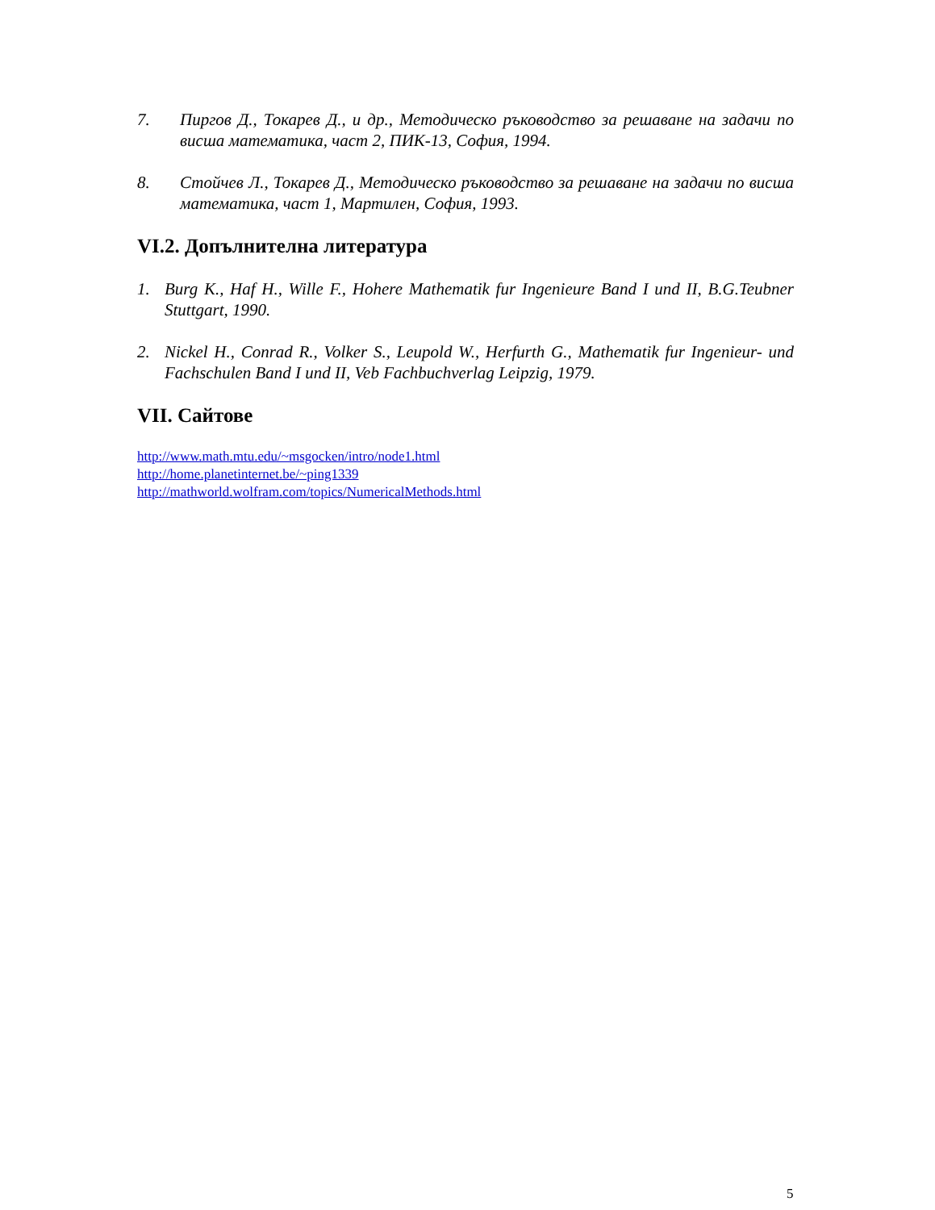7. Пиргов Д., Токарев Д., и др., Методическо ръководство за решаване на задачи по висша математика, част 2, ПИК-13, София, 1994.
8. Стойчев Л., Токарев Д., Методическо ръководство за решаване на задачи по висша математика, част 1, Мартилен, София, 1993.
VI.2. Допълнителна литература
1. Burg K., Haf H., Wille F., Hohere Mathematik fur Ingenieure Band I und II, B.G.Teubner Stuttgart, 1990.
2. Nickel H., Conrad R., Volker S., Leupold W., Herfurth G., Mathematik fur Ingenieur- und Fachschulen Band I und II, Veb Fachbuchverlag Leipzig, 1979.
VII. Сайтове
http://www.math.mtu.edu/~msgocken/intro/node1.html
http://home.planetinternet.be/~ping1339
http://mathworld.wolfram.com/topics/NumericalMethods.html
5